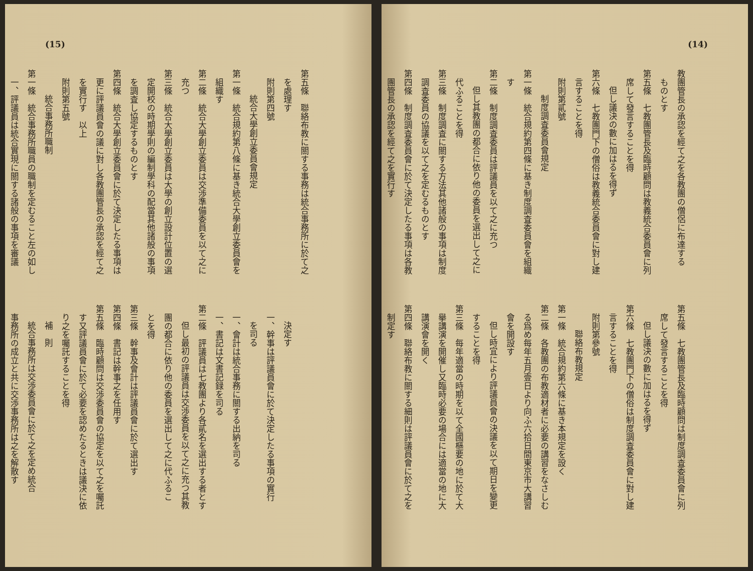(14)
教團管長の承認を經て之を各教團の僧侶に布達する
ものとす
第五條　七教團管長及臨時顧問は教義統合委員會に列
席して發言することを得
但し議決の數に加はるを得ず
第六條　七教團門下の僧俗は教義統合委員會に對し建
言することを得
附則第貳號
制度調査委員會規定
第一條　統合規約第四條に基き制度調査委員會を組織
す
第二條　制度調査委員は評議員を以て之に充つ
但し其教團の都合に依り他の委員を選出して之に
代ふることを得
第三條　制度調査に關する方法其他諸般の事項は制度
調査委員の協議を以て之を定むるものとす
第四條　制度調査委員會に於て決定したる事項は各教
團管長の承認を經て之を實行す
第五條　七教團管長及臨時顧問は制度調査委員會に列
席して發言することを得
但し議決の數に加はるを得ず
第六條　七教團門下の僧俗は制度調査委員會に對し建
言することを得
附則第參號
聯絡布教規定
第一條　統合規約第六條に基き本規定を設く
第二條　各教團の布教適材者に必要の講習をなさしむ
る爲め每年五月壹日より向ふ六拾日間東京市大講習
會を開設す
但し時宜により評議員會の決議を以て期日を變更
することを得
第三條　每年適當の時期を以て全國樞要の地に於て大
擧講演を開催し又臨時必要の場合には適當の地に大
講演會を開く
第四條　聯絡布教に關する細則は評議員會に於て之を
制定す
(15)
第五條　聯絡布教に關する事務は統合事務所に於て之
を處理す
附則第四號
統合大學創立委員會規定
第一條　統合規約第八條に基き統合大學創立委員會を
組織す
第二條　統合大學創立委員は交渉準備委員を以て之に
充つ
第三條　統合大學創立委員は大學の創立設計位置の選
定開校の時期學則の編制學科の配當其他諸般の事項
を調査し協定するものとす
第四條　統合大學創立委員會に於て決定したる事項は
更に評議員會の議に對し各教團管長の承認を經て之
を實行す　以上
附則第五號
統合事務所職制
第一條　統合事務所職員の職制を定むること左の如し
一、評議員は統合實現に關する諸般の事項を審議
決定す
一、幹事は評議員會に於て決定したる事項の實行
を司る
一、會計は統合事務に關する出納を司る
一、書記は文書記録を司る
第二條　評議員は七教團より各貳名を選出する者とす
但し最初の評議員は交渉委員を以て之に充つ其教
團の都合に依り他の委員を選出して之に代ふるこ
とを得
第三條　幹事及會計は評議員會に於て選出す
第四條　書記は幹事之を任用す
第五條　臨時顧問は交渉委員會の協定を以て之を囑託
す又評議員會に於て必要を認めたるときは議決に依
り之を囑託することを得
補　則
統合事務所は交渉委員會に於て之を定め統合
事務所の成立と共に交渉事務所は之を解散す